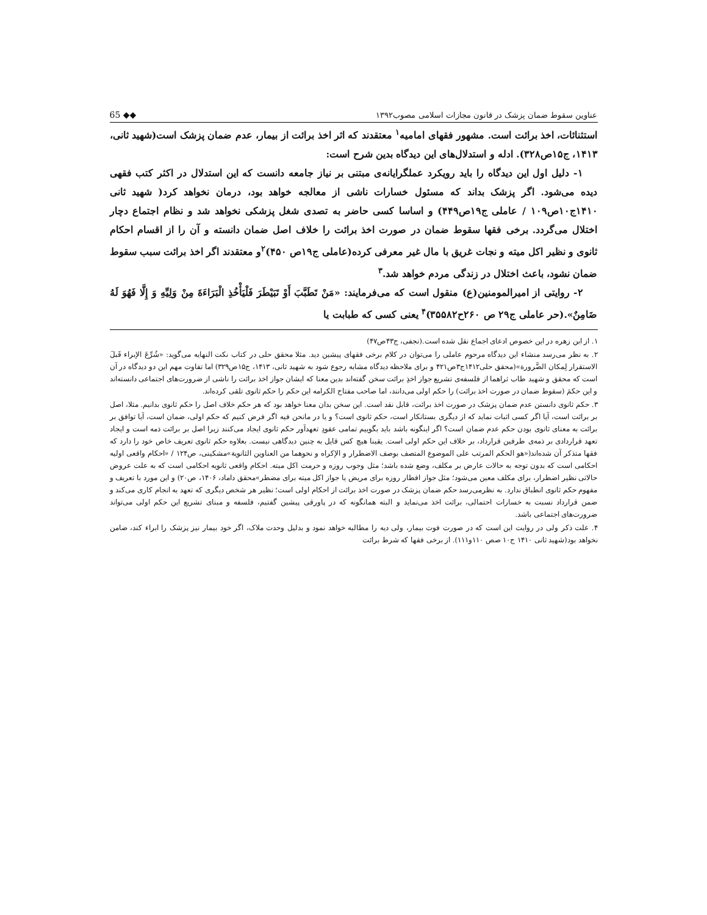عناوین سقوط ضمان پزشک در قانون مجازات اسلامی مصوب۱۳۹۲ 65 ◆◆
استثنائات، اخذ برائت است. مشهور فقهای امامیه<sup>۱</sup> معتقدند که اثر اخذ برائت از بیمار، عدم ضمان پزشک است(شهید ثانی، ۱۴۱۳، ج۱۵ص۳۲۸). ادله و استدلال‌های این دیدگاه بدین شرح است:
۱- دلیل اول این دیدگاه را باید رویکرد عملگرایانه‌ی مبتنی بر نیاز جامعه دانست که این استدلال در اکثر کتب فقهی دیده می‌شود. اگر پزشک بداند که مسئول خسارات ناشی از معالجه خواهد بود، درمان نخواهد کرد( شهید ثانی ۱۴۱۰ج۱۰ص۱۰۹ / عاملی ج۱۹ص۴۴۹) و اساسا کسی حاضر به تصدی شغل پزشکی نخواهد شد و نظام اجتماع دچار اختلال می‌گردد. برخی فقها سقوط ضمان در صورت اخذ برائت را خلاف اصل ضمان دانسته و آن را از اقسام احکام ثانوی و نظیر اکل میته و نجات غریق با مال غیر معرفی کرده(عاملی ج۱۹ص ۴۵۰)<sup>۲</sup>و معتقدند اگر اخذ برائت سبب سقوط ضمان نشود، باعث اختلال در زندگی مردم خواهد شد.<sup>۳</sup>
۲- روایتی از امیرالمومنین(ع) منقول است که می‌فرمایند: «مَنْ تَطَبَّبَ أَوْ تَبَيْطَرَ فَلْيَأْخُذِ الْبَرَاءَةَ مِنْ وَلِيِّهِ وَ إِلَّا فَهُوَ لَهُ ضَامِنٌ».(حر عاملی ج۲۹ ص ۲۶۰ح۳۵۵۸۲)<sup>۴</sup> یعنی کسی که طبابت یا
۱. از ابن زهره در این خصوص ادعای اجماع نقل شده است.(نجفی، ج۴۳ص۴۷)
۲. به نظر می‌رسد منشاء این دیدگاه مرحوم عاملی را می‌توان در کلام برخی فقهای پیشین دید. مثلا محقق حلی در کتاب نکت النهایه می‌گوید: «شُرِّعَ الإبراء قَبلَ الاستقرار لِمکان الضَّرورة»(محقق حلی۱۴۱۲ج۳ص۴۲۱ و برای ملاحظه دیدگاه مشابه رجوع شود به شهید ثانی، ۱۴۱۳، ج۱۵ص۳۲۹) اما تفاوت مهم این دو دیدگاه در آن است که محقق و شهید طاب ثراهما از فلسفه‌ی تشریع جواز اخذِ برائت سخن گفته‌اند بدین معنا که ایشان جواز اخذ برائت را ناشی از ضرورت‌های اجتماعی دانسته‌اند و این حکمَ (سقوط ضمان در صورت اخذ برائت) را حکم اولی می‌دانند، اما صاحب مفتاح الکرامه این حکم را حکم ثانوی تلقی کرده‌اند.
۳. حکم ثانوی دانستن عدم ضمان پزشک در صورت اخذ برائت، قابل نقد است. این سخن بدان معنا خواهد بود که هر حکم خلاف اصل را حکم ثانوی بدانیم. مثلا، اصل بر برائت است، آیا اگر کسی اثبات نماید که از دیگری بستانکار است، حکم ثانوی است؟ و یا در مانحن فیه اگر فرض کنیم که حکم اولی، ضمان است، آیا توافق بر برائت به معنای ثانوی بودن حکم عدم ضمان است؟ اگر اینگونه باشد باید بگوییم تمامی عقودِ تعهدآور حکم ثانوی ایجاد می‌کنند زیرا اصل بر برائت ذمه است و ایجاد تعهد قراردادی بر ذمه‌ی طرفین قرارداد، بر خلاف این حکم اولی است. یقینا هیچ کس قایل به چنین دیدگاهی نیست. بعلاوه حکم ثانوی تعریف خاص خود را دارد که فقها متذکر آن شده‌اند(«هو الحکم المرتب علی الموضوع المتصف بوصف الاضطرار و الإکراه و نحوهما من العناوین الثانویة»مشکینی، ص۱۲۴ / «احکام واقعی اولیه احکامی است که بدون توجه به حالات عارض بر مکلف، وضع شده باشد؛ مثل وجوب روزه و حرمت اکل میته. احکام واقعی ثانویه احکامی است که به علت عروض حالاتی نظیر اضطرار، برای مکلف معین می‌شود؛ مثل جواز افطار روزه برای مریض یا جواز اکل میته برای مضطر»محقق داماد، ۱۴۰۶، ص۲۰) و این مورد با تعریف و مفهوم حکم ثانوی انطباق ندارد. به نظرمی‌رسد حکم ضمان پزشک در صورت اخذ برائت از احکام اولی است؛ نظیر هر شخص دیگری که تعهد به انجام کاری می‌کند و ضمن قرارداد نسبت به خسارات احتمالی، برائت اخذ می‌نماید و البته همانگونه که در پاورقی پیشین گفتیم، فلسفه و مبنای تشریع این حکم اولی می‌تواند ضرورت‌های اجتماعی باشد.
۴. علت ذکر ولی در روایت این است که در صورت فوت بیمار، ولی دیه را مطالبه خواهد نمود و بدلیل وحدت ملاک، اگر خود بیمار نیز پزشک را ابراء کند، ضامن نخواهد بود(شهید ثانی ۱۴۱۰ ج۱۰ صص ۱۱۰و۱۱۱). از برخی فقها که شرط برائت